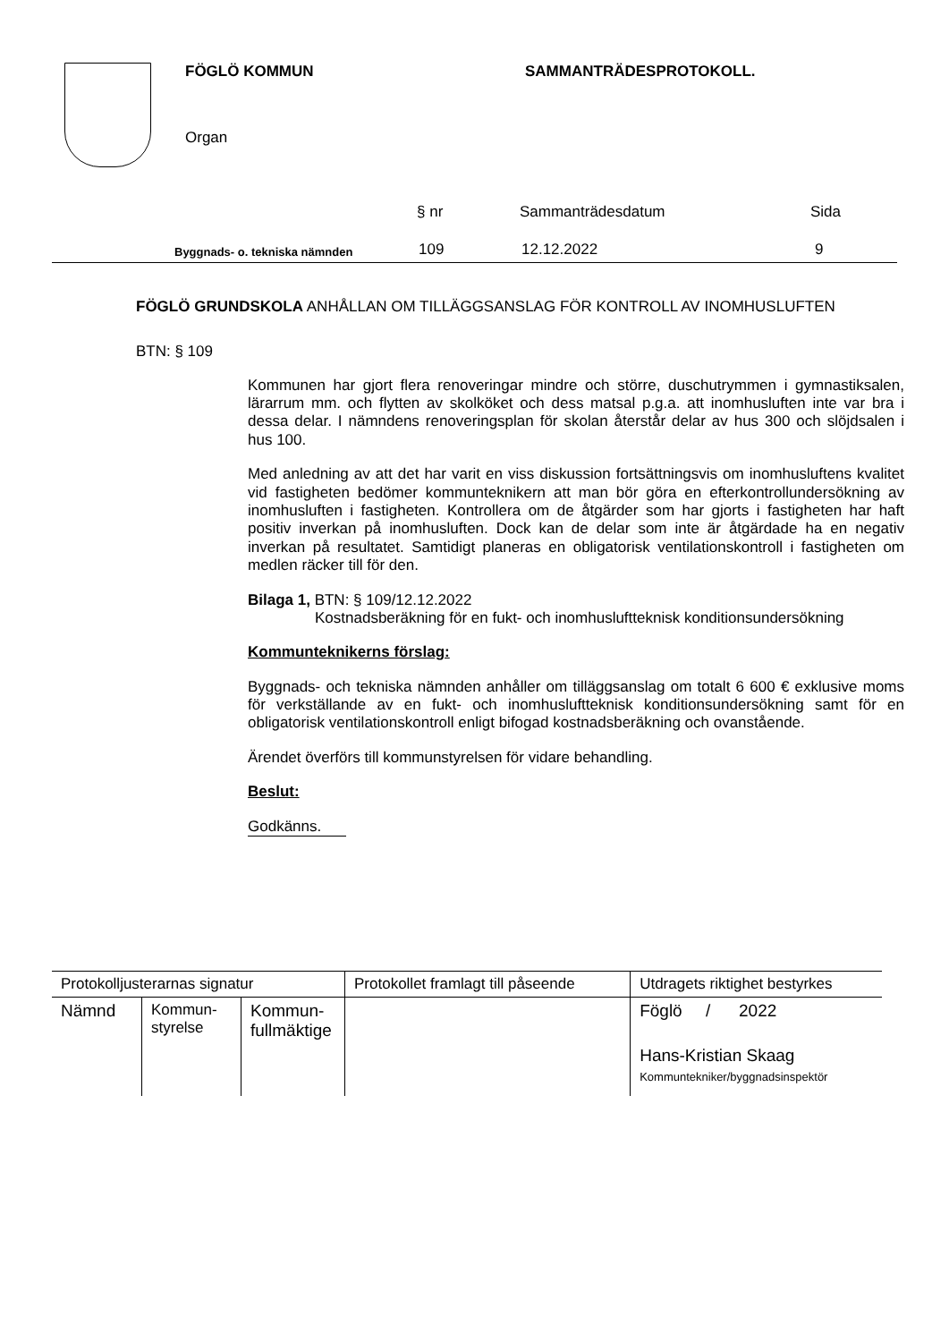FÖGLÖ KOMMUN SAMMANTRÄDESPROTOKOLL.
Organ
§ nr Sammanträdesdatum Sida
Byggnads- o. tekniska nämnden
109
12.12.2022
9
FÖGLÖ GRUNDSKOLA ANHÅLLAN OM TILLÄGGSANSLAG FÖR KONTROLL AV INOMHUSLUFTEN
BTN: § 109
Kommunen har gjort flera renoveringar mindre och större, duschutrymmen i gymnastiksalen, lärarrum mm. och flytten av skolköket och dess matsal p.g.a. att inomhusluften inte var bra i dessa delar. I nämndens renoveringsplan för skolan återstår delar av hus 300 och slöjdsalen i hus 100.
Med anledning av att det har varit en viss diskussion fortsättningsvis om inomhusluftens kvalitet vid fastigheten bedömer kommunteknikern att man bör göra en efterkontrollundersökning av inomhusluften i fastigheten. Kontrollera om de åtgärder som har gjorts i fastigheten har haft positiv inverkan på inomhusluften. Dock kan de delar som inte är åtgärdade ha en negativ inverkan på resultatet. Samtidigt planeras en obligatorisk ventilationskontroll i fastigheten om medlen räcker till för den.
Bilaga 1, BTN: § 109/12.12.2022
Kostnadsberäkning för en fukt- och inomhusluftteknisk konditionsundersökning
Kommunteknikerns förslag:
Byggnads- och tekniska nämnden anhåller om tilläggsanslag om totalt 6 600 € exklusive moms för verkställande av en fukt- och inomhusluftteknisk konditionsundersökning samt för en obligatorisk ventilationskontroll enligt bifogad kostnadsberäkning och ovanstående.
Ärendet överförs till kommunstyrelsen för vidare behandling.
Beslut:
Godkänns.
| Protokolljusterarnas signatur | | | Protokollet framlagt till påseende | Utdragets riktighet bestyrkes |
| Nämnd | Kommun- styrelse | Kommun- fullmäktige | | Föglö / 2022 Hans-Kristian Skaag Kommuntekniker/byggnadsinspektör |